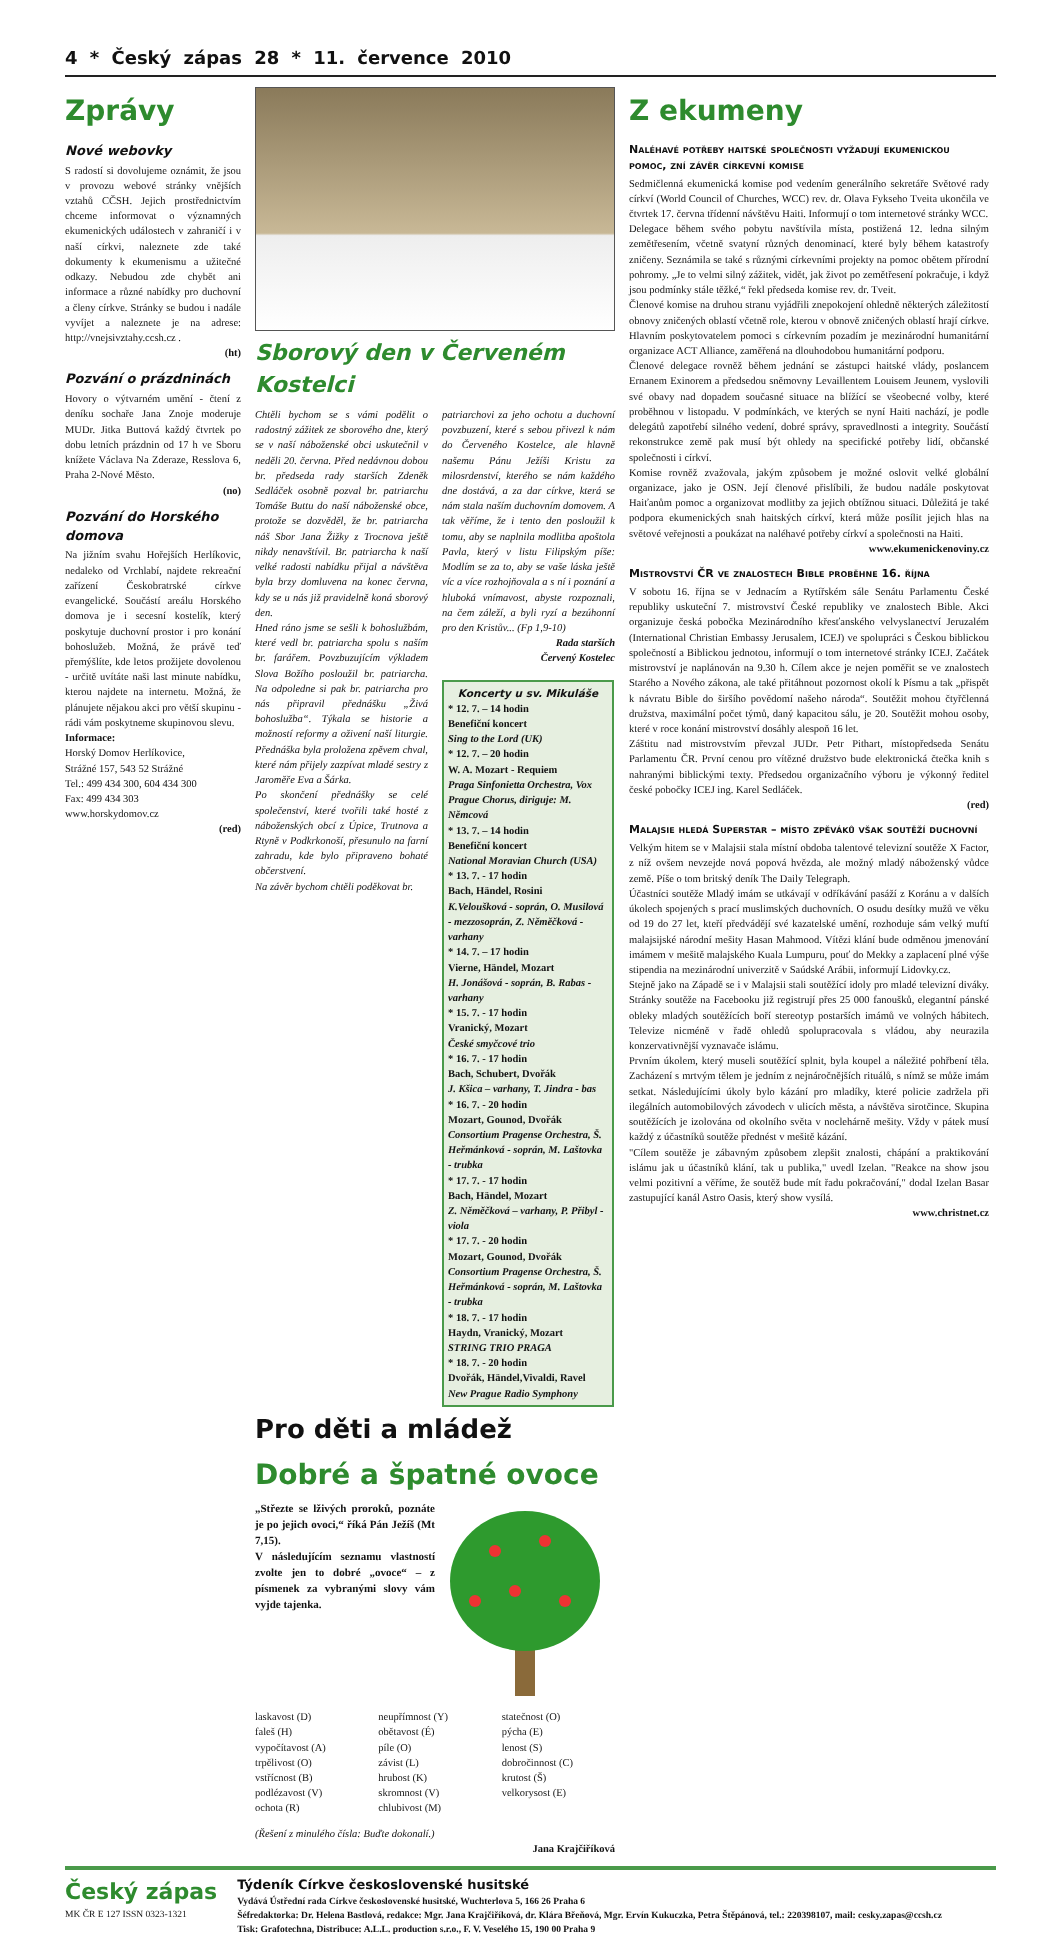4 * Český zápas 28 * 11. července 2010
Zprávy
Nové webovky
S radostí si dovolujeme oznámit, že jsou v provozu webové stránky vnějších vztahů CČSH. Jejich prostřednictvím chceme informovat o významných ekumenických událostech v zahraničí i v naší církvi, naleznete zde také dokumenty k ekumenismu a užitečné odkazy. Nebudou zde chybět ani informace a různé nabídky pro duchovní a členy církve. Stránky se budou i nadále vyvíjet a naleznete je na adrese: http://vnejsivztahy.ccsh.cz .
(ht)
Pozvání o prázdninách
Hovory o výtvarném umění - čtení z deníku sochaře Jana Znoje moderuje MUDr. Jitka Buttová každý čtvrtek po dobu letních prázdnin od 17 h ve Sboru knížete Václava Na Zderaze, Resslova 6, Praha 2-Nové Město.
(no)
Pozvání do Horského domova
Na jižním svahu Hořejších Herlíkovic, nedaleko od Vrchlabí, najdete rekreační zařízení Českobratrské církve evangelické. Součástí areálu Horského domova je i secesní kostelík, který poskytuje duchovní prostor i pro konání bohoslužeb. Možná, že právě teď přemýšlíte, kde letos prožijete dovolenou - určitě uvítáte naši last minute nabídku, kterou najdete na internetu. Možná, že plánujete nějakou akci pro větší skupinu - rádi vám poskytneme skupinovou slevu.
Informace:
Horský Domov Herlíkovice,
Strážné 157, 543 52 Strážné
Tel.: 499 434 300, 604 434 300
Fax: 499 434 303
www.horskydomov.cz
(red)
Sborový den v Červeném Kostelci
Chtěli bychom se s vámi podělit o radostný zážitek ze sborového dne, který se v naší náboženské obci uskutečnil v neděli 20. června. Před nedávnou dobou br. předseda rady starších Zdeněk Sedláček osobně pozval br. patriarchu Tomáše Buttu do naší náboženské obce, protože se dozvěděl, že br. patriarcha náš Sbor Jana Žižky z Trocnova ještě nikdy nenavštívil. Br. patriarcha k naší velké radosti nabídku přijal a návštěva byla brzy domluvena na konec června, kdy se u nás již pravidelně koná sborový den.
Hned ráno jsme se sešli k bohoslužbám, které vedl br. patriarcha spolu s naším br. farářem. Povzbuzujícím výkladem Slova Božího posloužil br. patriarcha. Na odpoledne si pak br. patriarcha pro nás připravil přednášku „Živá bohoslužba“. Týkala se historie a možností reformy a oživení naší liturgie. Přednáška byla proložena zpěvem chval, které nám přijely zazpívat mladé sestry z Jaroměře Eva a Šárka.
Po skončení přednášky se celé společenství, které tvořili také hosté z náboženských obcí z Úpice, Trutnova a Rtyně v Podkrkonoší, přesunulo na farní zahradu, kde bylo připraveno bohaté občerstvení.
Na závěr bychom chtěli poděkovat br.
patriarchovi za jeho ochotu a duchovní povzbuzení, které s sebou přivezl k nám do Červeného Kostelce, ale hlavně našemu Pánu Ježíši Kristu za milosrdenství, kterého se nám každého dne dostává, a za dar církve, která se nám stala naším duchovním domovem. A tak věříme, že i tento den posloužil k tomu, aby se naplnila modlitba apoštola Pavla, který v listu Filipským píše: Modlím se za to, aby se vaše láska ještě víc a více rozhojňovala a s ní i poznání a hluboká vnímavost, abyste rozpoznali, na čem záleží, a byli ryzí a bezúhonní pro den Kristův... (Fp 1,9-10)
Rada starších
Červený Kostelec
Koncerty u sv. Mikuláše
* 12. 7. – 14 hodin
Benefiční koncert
Sing to the Lord (UK)
* 12. 7. – 20 hodin
W. A. Mozart - Requiem
Praga Sinfonietta Orchestra, Vox Prague Chorus, diriguje: M. Němcová
* 13. 7. – 14 hodin
Benefiční koncert
National Moravian Church (USA)
* 13. 7. - 17 hodin
Bach, Händel, Rosini
K.Veloušková - soprán, O. Musilová - mezzosoprán, Z. Něměčková - varhany
* 14. 7. – 17 hodin
Vierne, Händel, Mozart
H. Jonášová - soprán, B. Rabas - varhany
* 15. 7. - 17 hodin
Vranický, Mozart
České smyčcové trio
* 16. 7. - 17 hodin
Bach, Schubert, Dvořák
J. Kšica – varhany, T. Jindra - bas
* 16. 7. - 20 hodin
Mozart, Gounod, Dvořák
Consortium Pragense Orchestra, Š. Heřmánková - soprán, M. Laštovka - trubka
* 17. 7. - 17 hodin
Bach, Händel, Mozart
Z. Něměčková – varhany, P. Přibyl - viola
* 17. 7. - 20 hodin
Mozart, Gounod, Dvořák
Consortium Pragense Orchestra, Š. Heřmánková - soprán, M. Laštovka - trubka
* 18. 7. - 17 hodin
Haydn, Vranický, Mozart
STRING TRIO PRAGA
* 18. 7. - 20 hodin
Dvořák, Händel,Vivaldi, Ravel
New Prague Radio Symphony
Pro děti a mládež
Dobré a špatné ovoce
„Střezte se lživých proroků, poznáte je po jejich ovoci,“ říká Pán Ježíš (Mt 7,15).
V následujícím seznamu vlastností zvolte jen to dobré „ovoce“ – z písmenek za vybranými slovy vám vyjde tajenka.
laskavost (D)
faleš (H)
vypočítavost (A)
trpělivost (O)
vstřícnost (B)
podlézavost (V)
ochota (R)
neupřímnost (Y)
obětavost (É)
píle (O)
závist (L)
hrubost (K)
skromnost (V)
chlubivost (M)
statečnost (O)
pýcha (E)
lenost (S)
dobročinnost (C)
krutost (Š)
velkorysost (E)
(Řešení z minulého čísla: Buďte dokonalí.)
Jana Krajčiříková
Z ekumeny
Naléhavé potřeby haitské společnosti vyžadují ekumenickou pomoc, zní závěr církevní komise
Sedmičlenná ekumenická komise pod vedením generálního sekretáře Světové rady církví (World Council of Churches, WCC) rev. dr. Olava Fykseho Tveita ukončila ve čtvrtek 17. června třídenní návštěvu Haiti. Informují o tom internetové stránky WCC.
Delegace během svého pobytu navštívila místa, postižená 12. ledna silným zemětřesením, včetně svatyní různých denominací, které byly během katastrofy zničeny. Seznámila se také s různými církevními projekty na pomoc obětem přírodní pohromy. „Je to velmi silný zážitek, vidět, jak život po zemětřesení pokračuje, i když jsou podmínky stále těžké,“ řekl předseda komise rev. dr. Tveit.
Členové komise na druhou stranu vyjádřili znepokojení ohledně některých záležitostí obnovy zničených oblastí včetně role, kterou v obnově zničených oblastí hrají církve. Hlavním poskytovatelem pomoci s církevním pozadím je mezinárodní humanitární organizace ACT Alliance, zaměřená na dlouhodobou humanitární podporu.
Členové delegace rovněž během jednání se zástupci haitské vlády, poslancem Ernanem Exinorem a předsedou sněmovny Levaillentem Louisem Jeunem, vyslovili své obavy nad dopadem současné situace na blížící se všeobecné volby, které proběhnou v listopadu. V podmínkách, ve kterých se nyní Haiti nachází, je podle delegátů zapotřebí silného vedení, dobré správy, spravedlnosti a integrity. Součástí rekonstrukce země pak musí být ohledy na specifické potřeby lidí, občanské společnosti i církví.
Komise rovněž zvažovala, jakým způsobem je možné oslovit velké globální organizace, jako je OSN. Její členové přislíbili, že budou nadále poskytovat Haiťanům pomoc a organizovat modlitby za jejich obtížnou situaci. Důležitá je také podpora ekumenických snah haitských církví, která může posílit jejich hlas na světové veřejnosti a poukázat na naléhavé potřeby církví a společnosti na Haiti.
www.ekumenickenoviny.cz
Mistrovství ČR ve znalostech Bible proběhne 16. října
V sobotu 16. října se v Jednacím a Rytířském sále Senátu Parlamentu České republiky uskuteční 7. mistrovství České republiky ve znalostech Bible. Akci organizuje česká pobočka Mezinárodního křesťanského velvyslanectví Jeruzalém (International Christian Embassy Jerusalem, ICEJ) ve spolupráci s Českou biblickou společností a Biblickou jednotou, informují o tom internetové stránky ICEJ. Začátek mistrovství je naplánován na 9.30 h. Cílem akce je nejen poměřit se ve znalostech Starého a Nového zákona, ale také přitáhnout pozornost okolí k Písmu a tak „přispět k návratu Bible do širšího povědomí našeho národa“. Soutěžit mohou čtyřčlenná družstva, maximální počet týmů, daný kapacitou sálu, je 20. Soutěžit mohou osoby, které v roce konání mistrovství dosáhly alespoň 16 let.
Záštitu nad mistrovstvím převzal JUDr. Petr Pithart, místopředseda Senátu Parlamentu ČR. První cenou pro vítězné družstvo bude elektronická čtečka knih s nahranými biblickými texty. Předsedou organizačního výboru je výkonný ředitel české pobočky ICEJ ing. Karel Sedláček.
(red)
Malajsie hledá Superstar – místo zpěváků však soutěží duchovní
Velkým hitem se v Malajsii stala místní obdoba talentové televizní soutěže X Factor, z níž ovšem nevzejde nová popová hvězda, ale možný mladý náboženský vůdce země. Píše o tom britský deník The Daily Telegraph.
Účastníci soutěže Mladý imám se utkávají v odříkávání pasáží z Koránu a v dalších úkolech spojených s prací muslimských duchovních. O osudu desítky mužů ve věku od 19 do 27 let, kteří předvádějí své kazatelské umění, rozhoduje sám velký muftí malajsijské národní mešity Hasan Mahmood. Vítězi klání bude odměnou jmenování imámem v mešitě malajského Kuala Lumpuru, pouť do Mekky a zaplacení plné výše stipendia na mezinárodní univerzitě v Saúdské Arábii, informují Lidovky.cz.
Stejně jako na Západě se i v Malajsii stali soutěžící idoly pro mladé televizní diváky. Stránky soutěže na Facebooku již registrují přes 25 000 fanoušků, elegantní pánské obleky mladých soutěžících boří stereotyp postarších imámů ve volných hábitech. Televize nicméně v řadě ohledů spolupracovala s vládou, aby neurazila konzervativnější vyznavače islámu.
Prvním úkolem, který museli soutěžící splnit, byla koupel a náležité pohřbení těla. Zacházení s mrtvým tělem je jedním z nejnáročnějších rituálů, s nímž se může imám setkat. Následujícími úkoly bylo kázání pro mladíky, které policie zadržela při ilegálních automobilových závodech v ulicích města, a návštěva sirotčince. Skupina soutěžících je izolována od okolního světa v noclehárně mešity. Vždy v pátek musí každý z účastníků soutěže přednést v mešitě kázání.
"Cílem soutěže je zábavným způsobem zlepšit znalosti, chápání a praktikování islámu jak u účastníků klání, tak u publika," uvedl Izelan. "Reakce na show jsou velmi pozitivní a věříme, že soutěž bude mít řadu pokračování," dodal Izelan Basar zastupující kanál Astro Oasis, který show vysílá.
www.christnet.cz
Český zápas
MK ČR E 127 ISSN 0323-1321
Týdeník Církve československé husitské
Vydává Ústřední rada Církve československé husitské, Wuchterlova 5, 166 26 Praha 6
Šéfredaktorka: Dr. Helena Bastlová, redakce: Mgr. Jana Krajčiříková, dr. Klára Břeňová, Mgr. Ervín Kukuczka, Petra Štěpánová, tel.: 220398107, mail: cesky.zapas@ccsh.cz
Tisk: Grafotechna, Distribuce: A.L.L. production s.r.o., F. V. Veselého 15, 190 00 Praha 9